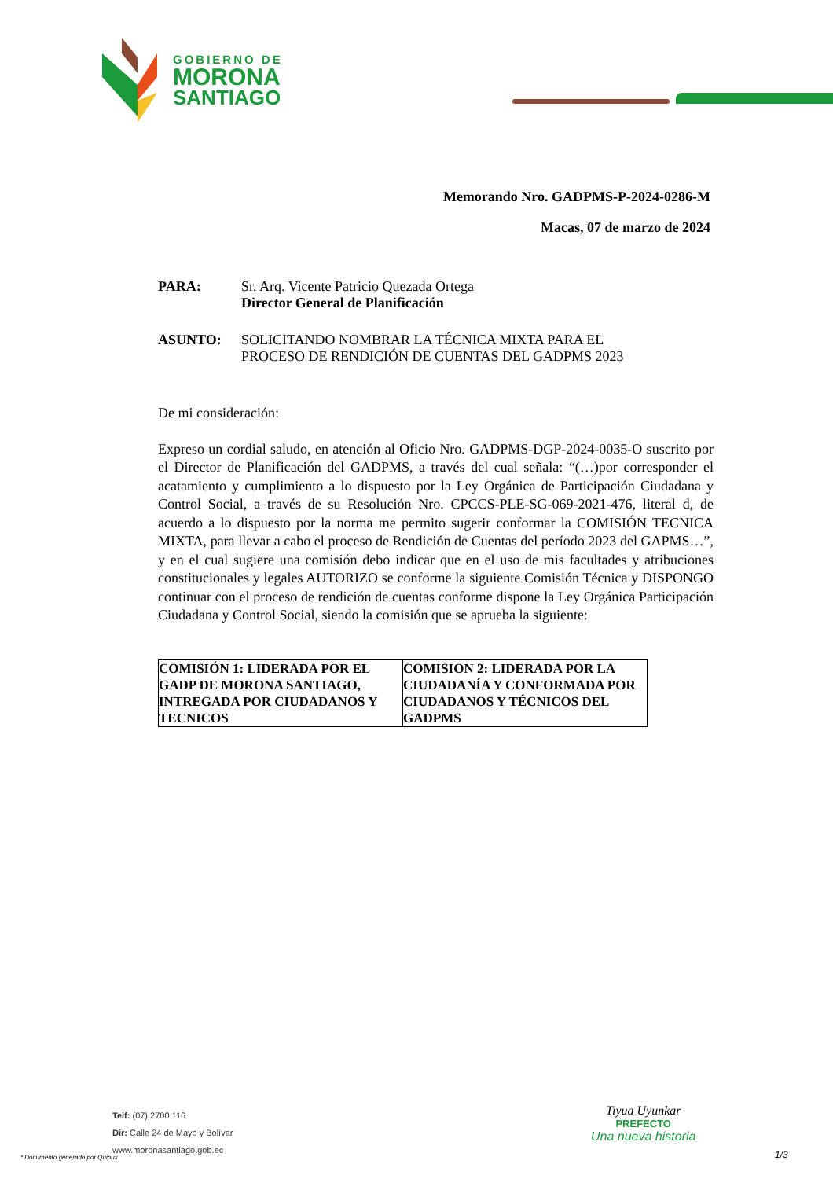GOBIERNO DE
MORONA
SANTIAGO
Memorando Nro. GADPMS-P-2024-0286-M
Macas, 07 de marzo de 2024
PARA: Sr. Arq. Vicente Patricio Quezada Ortega
Director General de Planificación
ASUNTO: SOLICITANDO NOMBRAR LA TÉCNICA MIXTA PARA EL
PROCESO DE RENDICIÓN DE CUENTAS DEL GADPMS 2023
De mi consideración:
Expreso un cordial saludo, en atención al Oficio Nro. GADPMS-DGP-2024-0035-O suscrito por el Director de Planificación del GADPMS, a través del cual señala: “(…)por corresponder el acatamiento y cumplimiento a lo dispuesto por la Ley Orgánica de Participación Ciudadana y Control Social, a través de su Resolución Nro. CPCCS-PLE-SG-069-2021-476, literal d, de acuerdo a lo dispuesto por la norma me permito sugerir conformar la COMISIÓN TECNICA MIXTA, para llevar a cabo el proceso de Rendición de Cuentas del período 2023 del GAPMS…”, y en el cual sugiere una comisión debo indicar que en el uso de mis facultades y atribuciones constitucionales y legales AUTORIZO se conforme la siguiente Comisión Técnica y DISPONGO continuar con el proceso de rendición de cuentas conforme dispone la Ley Orgánica Participación Ciudadana y Control Social, siendo la comisión que se aprueba la siguiente:
| COMISIÓN 1: LIDERADA POR EL GADP DE MORONA SANTIAGO, INTREGADA POR CIUDADANOS Y TECNICOS | COMISION 2: LIDERADA POR LA CIUDADANÍA Y CONFORMADA POR CIUDADANOS Y TÉCNICOS DEL GADPMS |
Telf: (07) 2700 116
Dir: Calle 24 de Mayo y Bolívar
www.moronasantiago.gob.ec
Tiyua Uyunkar
PREFECTO
Una nueva historia
* Documento generado por Quipux
1/3